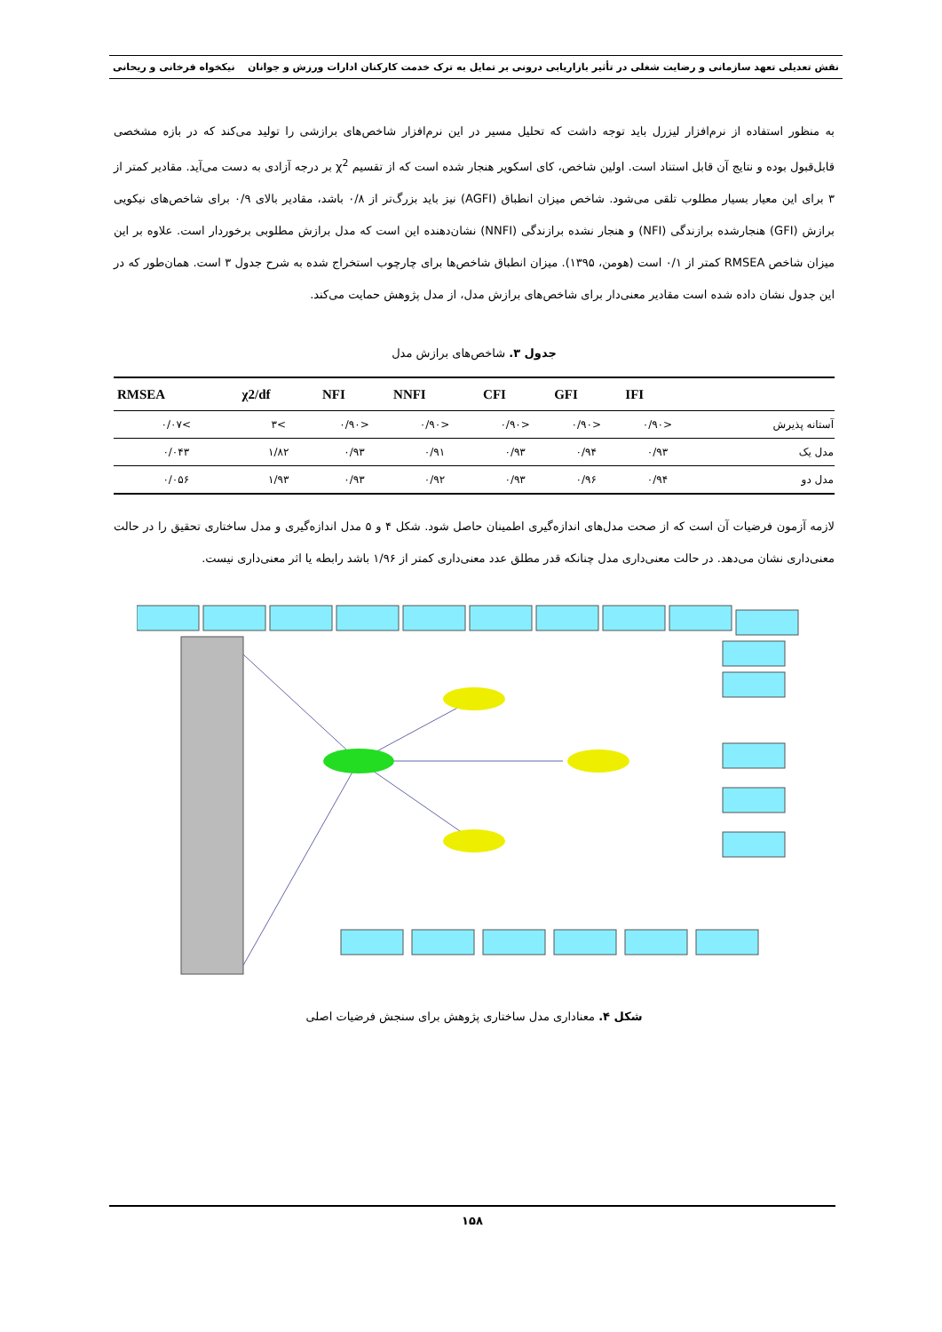نقش تعدیلی تعهد سازمانی و رضایت شغلی در تأثیر بازاریابی درونی بر تمایل به ترک خدمت کارکنان ادارات ورزش و جوانان نیکخواه فرخانی و ریحانی
به منظور استفاده از نرم‌افزار لیزرل باید توجه داشت که تحلیل مسیر در این نرم‌افزار شاخص‌های برازشی را تولید می‌کند که در بازه مشخصی قابل‌قبول بوده و نتایج آن قابل استناد است. اولین شاخص، کای اسکویر هنجار شده است که از تقسیم χ<sup>2</sup> بر درجه آزادی به دست می‌آید. مقادیر کمتر از ۳ برای این معیار بسیار مطلوب تلقی می‌شود. شاخص میزان انطباق (AGFI) نیز باید بزرگ‌تر از ۰/۸ باشد، مقادیر بالای ۰/۹ برای شاخص‌های نیکویی برازش (GFI) هنجارشده برازندگی (NFI) و هنجار نشده برازندگی (NNFI) نشان‌دهنده این است که مدل برازش مطلوبی برخوردار است. علاوه بر این میزان شاخص RMSEA کمتر از ۰/۱ است (هومن، ۱۳۹۵). میزان انطباق شاخص‌ها برای چارچوب استخراج شده به شرح جدول ۳ است. همان‌طور که در این جدول نشان داده شده است مقادیر معنی‌دار برای شاخص‌های برازش مدل، از مدل پژوهش حمایت می‌کند.
جدول ۳. شاخص‌های برازش مدل
| RMSEA | χ2/df | NFI | NNFI | CFI | GFI | IFI | |
| --- | --- | --- | --- | --- | --- | --- | --- |
| ۰/۰۷< | ۳< | ۰/۹۰> | ۰/۹۰> | ۰/۹۰> | ۰/۹۰> | ۰/۹۰> | آستانه پذیرش |
| ۰/۰۴۳ | ۱/۸۲ | ۰/۹۳ | ۰/۹۱ | ۰/۹۳ | ۰/۹۴ | ۰/۹۳ | مدل یک |
| ۰/۰۵۶ | ۱/۹۳ | ۰/۹۳ | ۰/۹۲ | ۰/۹۳ | ۰/۹۶ | ۰/۹۴ | مدل دو |
لازمه آزمون فرضیات آن است که از صحت مدل‌های اندازه‌گیری اطمینان حاصل شود. شکل ۴ و ۵ مدل اندازه‌گیری و مدل ساختاری تحقیق را در حالت معنی‌داری نشان می‌دهد. در حالت معنی‌داری مدل چنانکه قدر مطلق عدد معنی‌داری کمتر از ۱/۹۶ باشد رابطه یا اثر معنی‌داری نیست.
شکل ۴. معناداری مدل ساختاری پژوهش برای سنجش فرضیات اصلی
۱۵۸